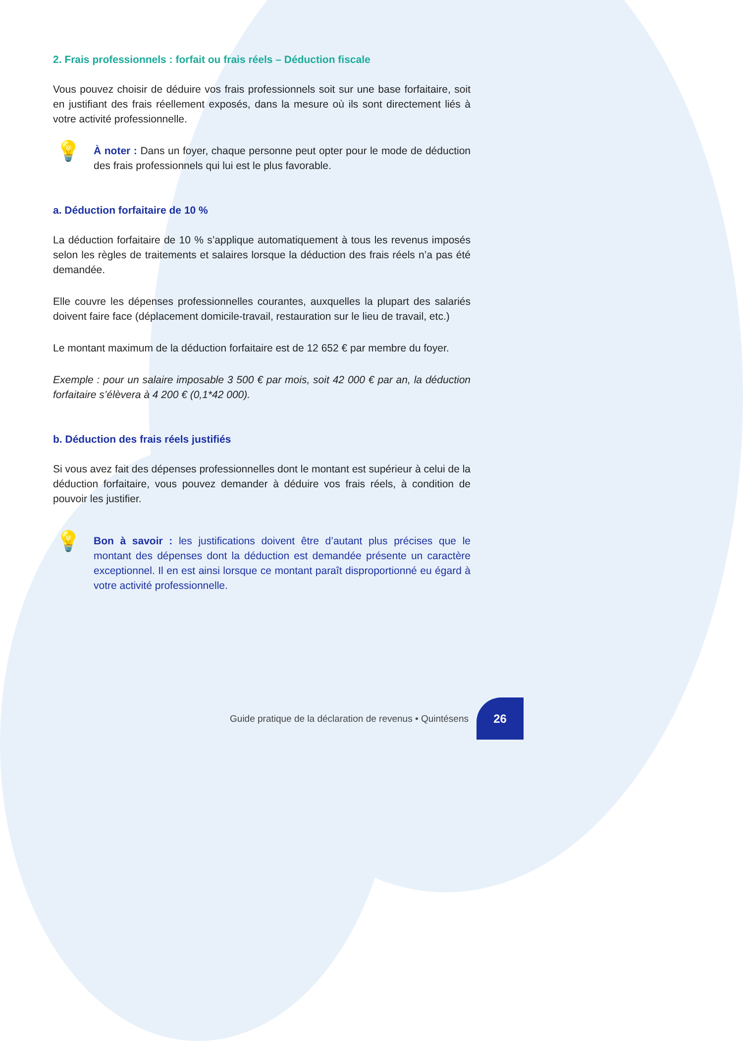2. Frais professionnels : forfait ou frais réels – Déduction fiscale
Vous pouvez choisir de déduire vos frais professionnels soit sur une base forfaitaire, soit en justifiant des frais réellement exposés, dans la mesure où ils sont directement liés à votre activité professionnelle.
💡
À noter : Dans un foyer, chaque personne peut opter pour le mode de déduction des frais professionnels qui lui est le plus favorable.
a. Déduction forfaitaire de 10 %
La déduction forfaitaire de 10 % s’applique automatiquement à tous les revenus imposés selon les règles de traitements et salaires lorsque la déduction des frais réels n’a pas été demandée.
Elle couvre les dépenses professionnelles courantes, auxquelles la plupart des salariés doivent faire face (déplacement domicile-travail, restauration sur le lieu de travail, etc.)
Le montant maximum de la déduction forfaitaire est de 12 652 € par membre du foyer.
Exemple : pour un salaire imposable 3 500 € par mois, soit 42 000 € par an, la déduction forfaitaire s’élèvera à 4 200 € (0,1*42 000).
b. Déduction des frais réels justifiés
Si vous avez fait des dépenses professionnelles dont le montant est supérieur à celui de la déduction forfaitaire, vous pouvez demander à déduire vos frais réels, à condition de pouvoir les justifier.
💡
Bon à savoir : les justifications doivent être d’autant plus précises que le montant des dépenses dont la déduction est demandée présente un caractère exceptionnel. Il en est ainsi lorsque ce montant paraît disproportionné eu égard à votre activité professionnelle.
Guide pratique de la déclaration de revenus • Quintésens
26